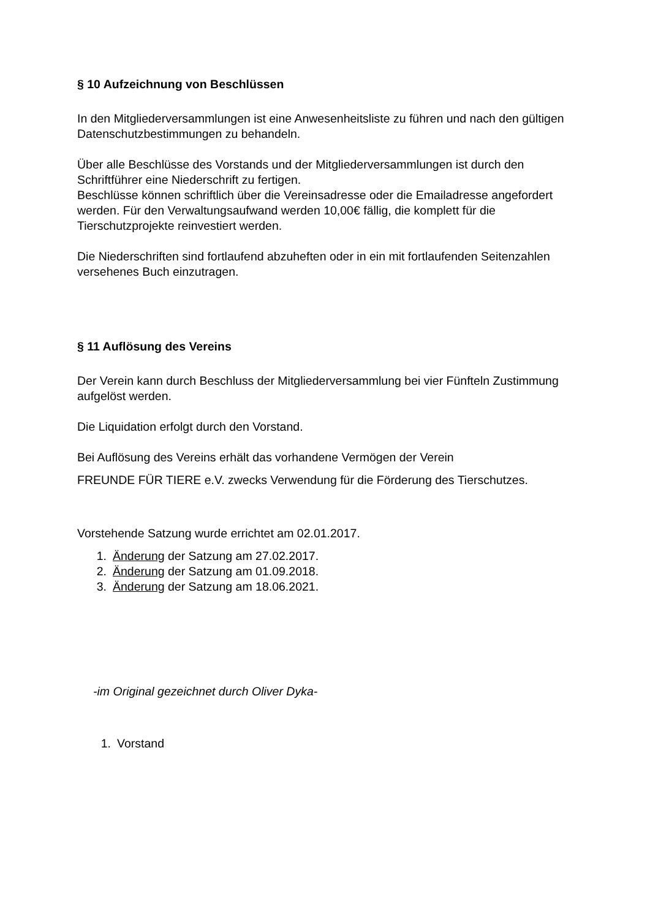§ 10 Aufzeichnung von Beschlüssen
In den Mitgliederversammlungen ist eine Anwesenheitsliste zu führen und nach den gültigen Datenschutzbestimmungen zu behandeln.
Über alle Beschlüsse des Vorstands und der Mitgliederversammlungen ist durch den Schriftführer eine Niederschrift zu fertigen.
Beschlüsse können schriftlich über die Vereinsadresse oder die Emailadresse angefordert werden. Für den Verwaltungsaufwand werden 10,00€ fällig, die komplett für die Tierschutzprojekte reinvestiert werden.
Die Niederschriften sind fortlaufend abzuheften oder in ein mit fortlaufenden Seitenzahlen versehenes Buch einzutragen.
§ 11 Auflösung des Vereins
Der Verein kann durch Beschluss der Mitgliederversammlung bei vier Fünfteln Zustimmung aufgelöst werden.
Die Liquidation erfolgt durch den Vorstand.
Bei Auflösung des Vereins erhält das vorhandene Vermögen der Verein
FREUNDE FÜR TIERE e.V. zwecks Verwendung für die Förderung des Tierschutzes.
Vorstehende Satzung wurde errichtet am 02.01.2017.
1. Änderung der Satzung am 27.02.2017.
2. Änderung der Satzung am 01.09.2018.
3. Änderung der Satzung am 18.06.2021.
-im Original gezeichnet durch Oliver Dyka-
1. Vorstand